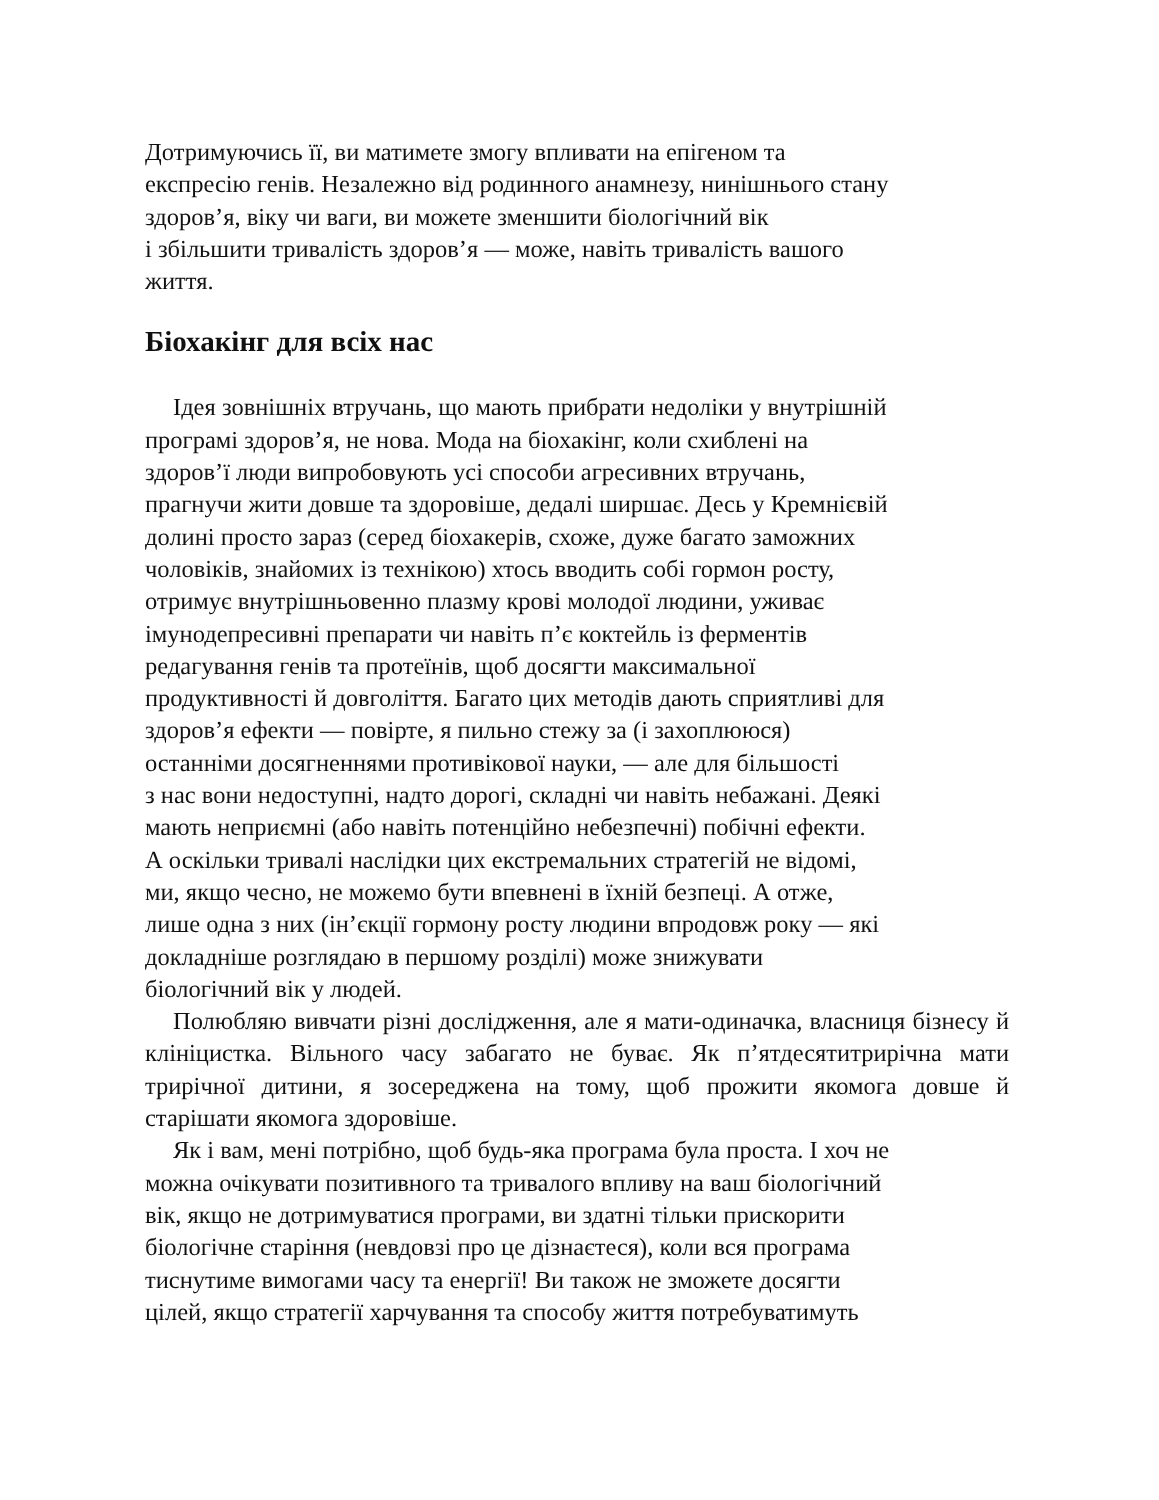Дотримуючись її, ви матимете змогу впливати на епігеном та
експресію генів. Незалежно від родинного анамнезу, нинішнього стану
здоров’я, віку чи ваги, ви можете зменшити біологічний вік
і збільшити тривалість здоров’я — може, навіть тривалість вашого
життя.
Біохакінг для всіх нас
Ідея зовнішніх втручань, що мають прибрати недоліки у внутрішній
програмі здоров’я, не нова. Мода на біохакінг, коли схиблені на
здоров’ї люди випробовують усі способи агресивних втручань,
прагнучи жити довше та здоровіше, дедалі ширшає. Десь у Кремнієвій
долині просто зараз (серед біохакерів, схоже, дуже багато заможних
чоловіків, знайомих із технікою) хтось вводить собі гормон росту,
отримує внутрішньовенно плазму крові молодої людини, уживає
імунодепресивні препарати чи навіть п’є коктейль із ферментів
редагування генів та протеїнів, щоб досягти максимальної
продуктивності й довголіття. Багато цих методів дають сприятливі для
здоров’я ефекти — повірте, я пильно стежу за (і захоплююся)
останніми досягненнями противікової науки, — але для більшості
з нас вони недоступні, надто дорогі, складні чи навіть небажані. Деякі
мають неприємні (або навіть потенційно небезпечні) побічні ефекти.
А оскільки тривалі наслідки цих екстремальних стратегій не відомі,
ми, якщо чесно, не можемо бути впевнені в їхній безпеці. А отже,
лише одна з них (ін’єкції гормону росту людини впродовж року — які
докладніше розглядаю в першому розділі) може знижувати
біологічний вік у людей.
Полюбляю вивчати різні дослідження, але я мати-одиначка, власниця бізнесу й клініцистка. Вільного часу забагато не буває. Як п’ятдесятитрирічна мати трирічної дитини, я зосереджена на тому, щоб прожити якомога довше й старішати якомога здоровіше.
Як і вам, мені потрібно, щоб будь-яка програма була проста. І хоч не
можна очікувати позитивного та тривалого впливу на ваш біологічний
вік, якщо не дотримуватися програми, ви здатні тільки прискорити
біологічне старіння (невдовзі про це дізнаєтеся), коли вся програма
тиснутиме вимогами часу та енергії! Ви також не зможете досягти
цілей, якщо стратегії харчування та способу життя потребуватимуть